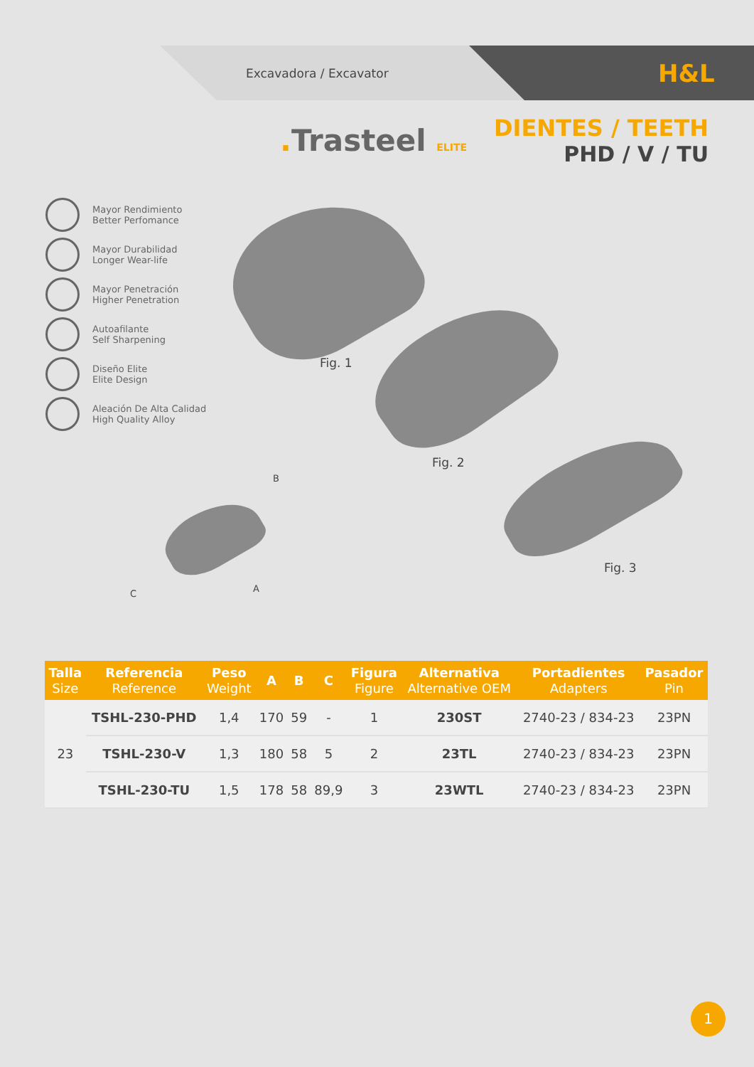Excavadora / Excavator
H&L
. Trasteel ELITE
DIENTES / TEETH
PHD / V / TU
Mayor Rendimiento
Better Perfomance
Mayor Durabilidad
Longer Wear-life
Mayor Penetración
Higher Penetration
Autoafilante
Self Sharpening
Diseño Elite
Elite Design
Aleación De Alta Calidad
High Quality Alloy
Fig. 1
Fig. 2
Fig. 3
B
A
C
| Talla Size | Referencia Reference | Peso Weight | A | B | C | Figura Figure | Alternativa Alternative OEM | Portadientes Adapters | Pasador Pin |
| --- | --- | --- | --- | --- | --- | --- | --- | --- | --- |
| 23 | TSHL-230-PHD | 1,4 | 170 | 59 | - | 1 | 230ST | 2740-23 / 834-23 | 23PN |
| | TSHL-230-V | 1,3 | 180 | 58 | 5 | 2 | 23TL | 2740-23 / 834-23 | 23PN |
| | TSHL-230-TU | 1,5 | 178 | 58 | 89,9 | 3 | 23WTL | 2740-23 / 834-23 | 23PN |
1